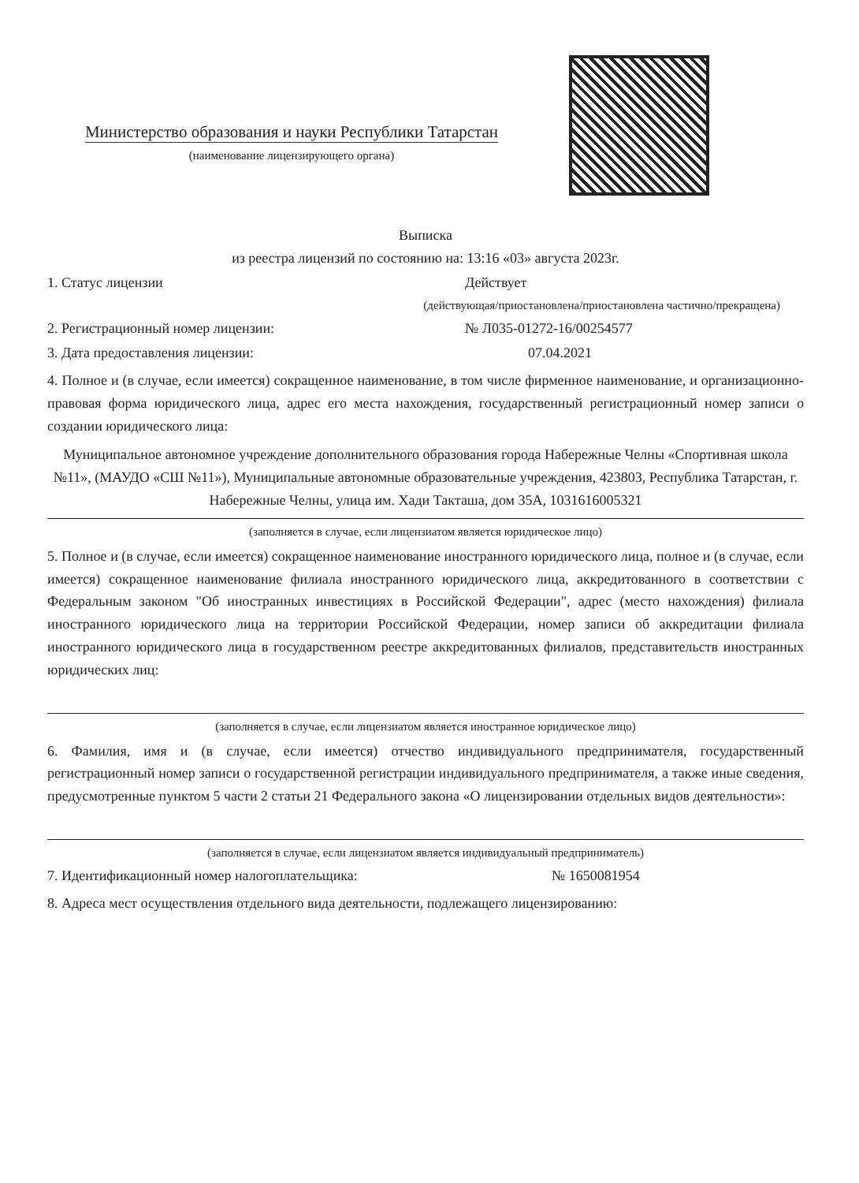Министерство образования и науки Республики Татарстан
(наименование лицензирующего органа)
Выписка
из реестра лицензий по состоянию на: 13:16 «03» августа 2023г.
1. Статус лицензии Действует
(действующая/приостановлена/приостановлена частично/прекращена)
2. Регистрационный номер лицензии: № Л035-01272-16/00254577
3. Дата предоставления лицензии: 07.04.2021
4. Полное и (в случае, если имеется) сокращенное наименование, в том числе фирменное наименование, и организационно-правовая форма юридического лица, адрес его места нахождения, государственный регистрационный номер записи о создании юридического лица:
Муниципальное автономное учреждение дополнительного образования города Набережные Челны «Спортивная школа №11», (МАУДО «СШ №11»), Муниципальные автономные образовательные учреждения, 423803, Республика Татарстан, г. Набережные Челны, улица им. Хади Такташа, дом 35А, 1031616005321
(заполняется в случае, если лицензиатом является юридическое лицо)
5. Полное и (в случае, если имеется) сокращенное наименование иностранного юридического лица, полное и (в случае, если имеется) сокращенное наименование филиала иностранного юридического лица, аккредитованного в соответствии с Федеральным законом "Об иностранных инвестициях в Российской Федерации", адрес (место нахождения) филиала иностранного юридического лица на территории Российской Федерации, номер записи об аккредитации филиала иностранного юридического лица в государственном реестре аккредитованных филиалов, представительств иностранных юридических лиц:
(заполняется в случае, если лицензиатом является иностранное юридическое лицо)
6. Фамилия, имя и (в случае, если имеется) отчество индивидуального предпринимателя, государственный регистрационный номер записи о государственной регистрации индивидуального предпринимателя, а также иные сведения, предусмотренные пунктом 5 части 2 статьи 21 Федерального закона «О лицензировании отдельных видов деятельности»:
(заполняется в случае, если лицензиатом является индивидуальный предприниматель)
7. Идентификационный номер налогоплательщика: № 1650081954
8. Адреса мест осуществления отдельного вида деятельности, подлежащего лицензированию: